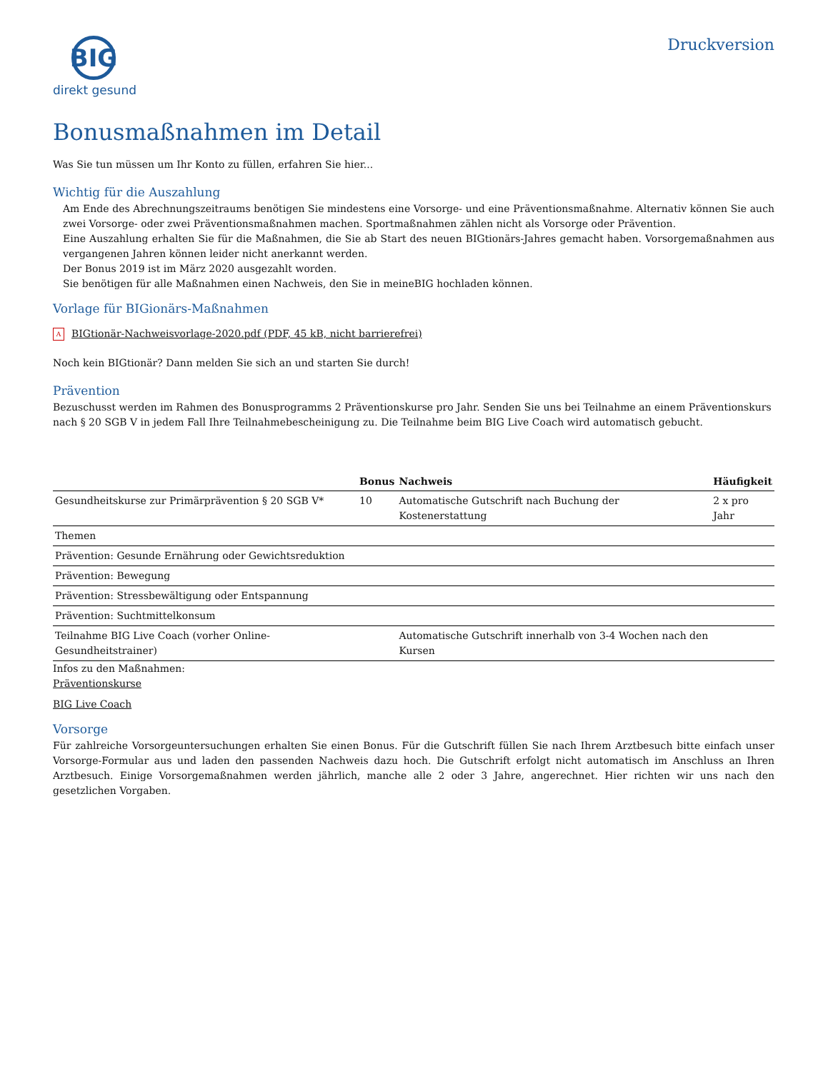BIG
direkt gesund
Druckversion
Bonusmaßnahmen im Detail
Was Sie tun müssen um Ihr Konto zu füllen, erfahren Sie hier...
Wichtig für die Auszahlung
Am Ende des Abrechnungszeitraums benötigen Sie mindestens eine Vorsorge- und eine Präventionsmaßnahme. Alternativ können Sie auch zwei Vorsorge- oder zwei Präventionsmaßnahmen machen. Sportmaßnahmen zählen nicht als Vorsorge oder Prävention.
Eine Auszahlung erhalten Sie für die Maßnahmen, die Sie ab Start des neuen BIGtionärs-Jahres gemacht haben. Vorsorgemaßnahmen aus vergangenen Jahren können leider nicht anerkannt werden.
Der Bonus 2019 ist im März 2020 ausgezahlt worden.
Sie benötigen für alle Maßnahmen einen Nachweis, den Sie in meineBIG hochladen können.
Vorlage für BIGionärs-Maßnahmen
A BIGtionär-Nachweisvorlage-2020.pdf (PDF, 45 kB, nicht barrierefrei)
Noch kein BIGtionär? Dann melden Sie sich an und starten Sie durch!
Prävention
Bezuschusst werden im Rahmen des Bonusprogramms 2 Präventionskurse pro Jahr. Senden Sie uns bei Teilnahme an einem Präventionskurs nach § 20 SGB V in jedem Fall Ihre Teilnahmebescheinigung zu. Die Teilnahme beim BIG Live Coach wird automatisch gebucht.
| | Bonus | Nachweis | Häufigkeit |
| --- | --- | --- | --- |
| Gesundheitskurse zur Primärprävention § 20 SGB V* | 10 | Automatische Gutschrift nach Buchung der Kostenerstattung | 2 x pro Jahr |
| Themen | | | |
| Prävention: Gesunde Ernährung oder Gewichtsreduktion | | | |
| Prävention: Bewegung | | | |
| Prävention: Stressbewältigung oder Entspannung | | | |
| Prävention: Suchtmittelkonsum | | | |
| Teilnahme BIG Live Coach (vorher Online-Gesundheitstrainer) | | Automatische Gutschrift innerhalb von 3-4 Wochen nach den Kursen | |
Infos zu den Maßnahmen:
Präventionskurse
BIG Live Coach
Vorsorge
Für zahlreiche Vorsorgeuntersuchungen erhalten Sie einen Bonus. Für die Gutschrift füllen Sie nach Ihrem Arztbesuch bitte einfach unser Vorsorge-Formular aus und laden den passenden Nachweis dazu hoch. Die Gutschrift erfolgt nicht automatisch im Anschluss an Ihren Arztbesuch. Einige Vorsorgemaßnahmen werden jährlich, manche alle 2 oder 3 Jahre, angerechnet. Hier richten wir uns nach den gesetzlichen Vorgaben.